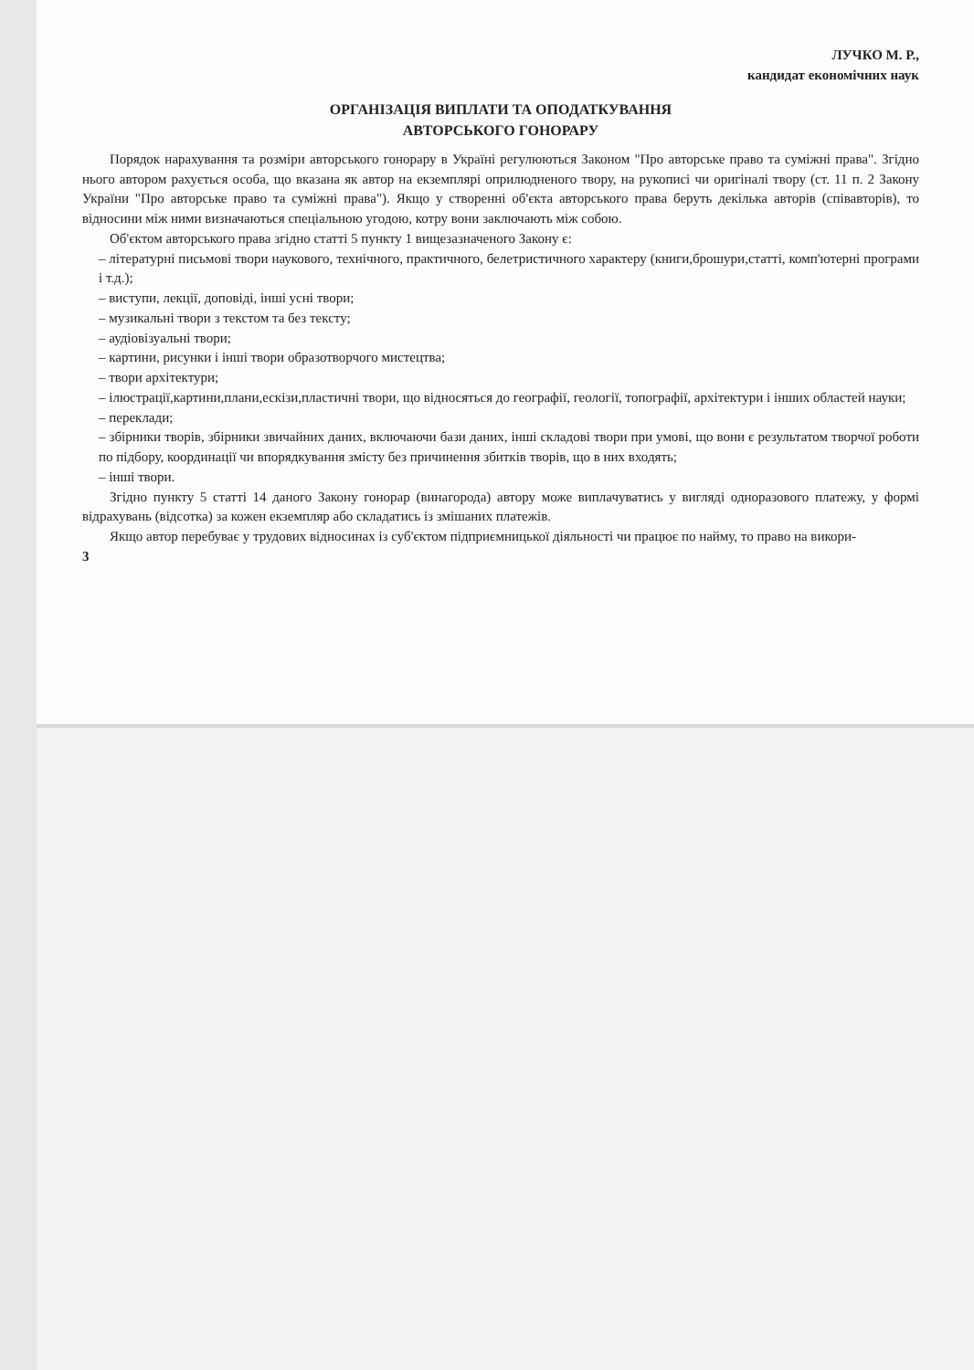ЛУЧКО М. Р.,
кандидат економічних наук
ОРГАНІЗАЦІЯ ВИПЛАТИ ТА ОПОДАТКУВАННЯ
АВТОРСЬКОГО ГОНОРАРУ
Порядок нарахування та розміри авторського гонорару в Україні регулюються Законом "Про авторське право та суміжні права". Згідно нього автором рахується особа, що вказана як автор на екземплярі оприлюдненого твору, на рукописі чи оригіналі твору (ст. 11 п. 2 Закону України "Про авторське право та суміжні права"). Якщо у створенні об'єкта авторського права беруть декілька авторів (співавторів), то відносини між ними визначаються спеціальною угодою, котру вони заключають між собою.
Об'єктом авторського права згідно статті 5 пункту 1 вищезазначеного Закону є:
– літературні письмові твори наукового, технічного, практичного, белетристичного характеру (книги,брошури,статті, комп'ютерні програми і т.д.);
– виступи, лекції, доповіді, інші усні твори;
– музикальні твори з текстом та без тексту;
– аудіовізуальні твори;
– картини, рисунки і інші твори образотворчого мистецтва;
– твори архітектури;
– ілюстрації,картини,плани,ескізи,пластичні твори, що відносяться до географії, геології, топографії, архітектури і інших областей науки;
– переклади;
– збірники творів, збірники звичайних даних, включаючи бази даних, інші складові твори при умові, що вони є результатом творчої роботи по підбору, координації чи впорядкування змісту без причинення збитків творів, що в них входять;
– інші твори.
Згідно пункту 5 статті 14 даного Закону гонорар (винагорода) автору може виплачуватись у вигляді одноразового платежу, у формі відрахувань (відсотка) за кожен екземпляр або складатись із змішаних платежів.
Якщо автор перебуває у трудових відносинах із суб'єктом підприємницької діяльності чи працює по найму, то право на викори-
3